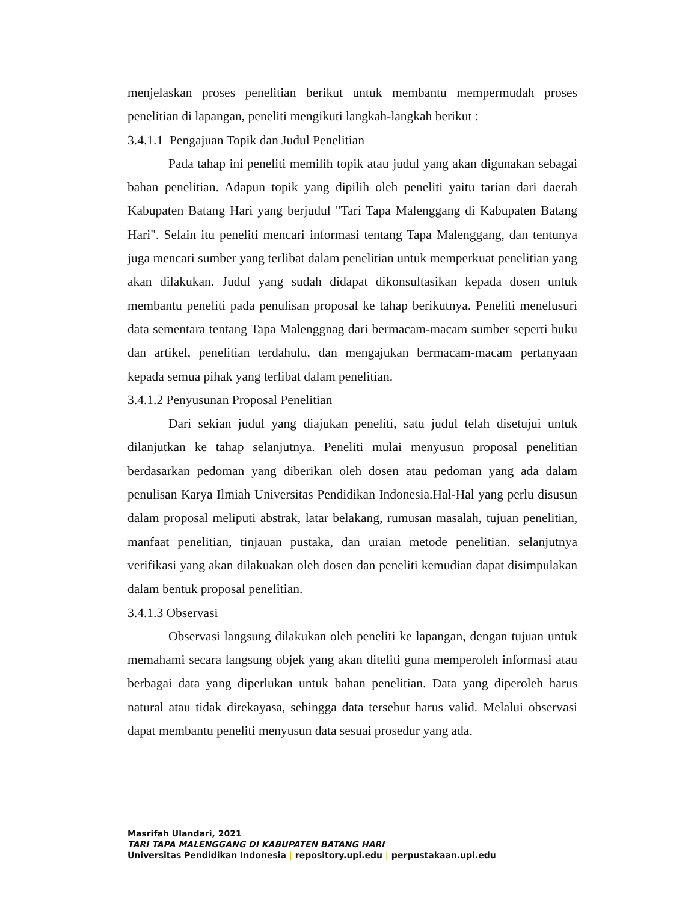menjelaskan proses penelitian berikut untuk membantu mempermudah proses penelitian di lapangan, peneliti mengikuti langkah-langkah berikut :
3.4.1.1 Pengajuan Topik dan Judul Penelitian
Pada tahap ini peneliti memilih topik atau judul yang akan digunakan sebagai bahan penelitian. Adapun topik yang dipilih oleh peneliti yaitu tarian dari daerah Kabupaten Batang Hari yang berjudul "Tari Tapa Malenggang di Kabupaten Batang Hari". Selain itu peneliti mencari informasi tentang Tapa Malenggang, dan tentunya juga mencari sumber yang terlibat dalam penelitian untuk memperkuat penelitian yang akan dilakukan. Judul yang sudah didapat dikonsultasikan kepada dosen untuk membantu peneliti pada penulisan proposal ke tahap berikutnya. Peneliti menelusuri data sementara tentang Tapa Malenggnag dari bermacam-macam sumber seperti buku dan artikel, penelitian terdahulu, dan mengajukan bermacam-macam pertanyaan kepada semua pihak yang terlibat dalam penelitian.
3.4.1.2 Penyusunan Proposal Penelitian
Dari sekian judul yang diajukan peneliti, satu judul telah disetujui untuk dilanjutkan ke tahap selanjutnya. Peneliti mulai menyusun proposal penelitian berdasarkan pedoman yang diberikan oleh dosen atau pedoman yang ada dalam penulisan Karya Ilmiah Universitas Pendidikan Indonesia.Hal-Hal yang perlu disusun dalam proposal meliputi abstrak, latar belakang, rumusan masalah, tujuan penelitian, manfaat penelitian, tinjauan pustaka, dan uraian metode penelitian. selanjutnya verifikasi yang akan dilakuakan oleh dosen dan peneliti kemudian dapat disimpulakan dalam bentuk proposal penelitian.
3.4.1.3 Observasi
Observasi langsung dilakukan oleh peneliti ke lapangan, dengan tujuan untuk memahami secara langsung objek yang akan diteliti guna memperoleh informasi atau berbagai data yang diperlukan untuk bahan penelitian. Data yang diperoleh harus natural atau tidak direkayasa, sehingga data tersebut harus valid. Melalui observasi dapat membantu peneliti menyusun data sesuai prosedur yang ada.
Masrifah Ulandari, 2021
TARI TAPA MALENGGANG DI KABUPATEN BATANG HARI
Universitas Pendidikan Indonesia | repository.upi.edu | perpustakaan.upi.edu